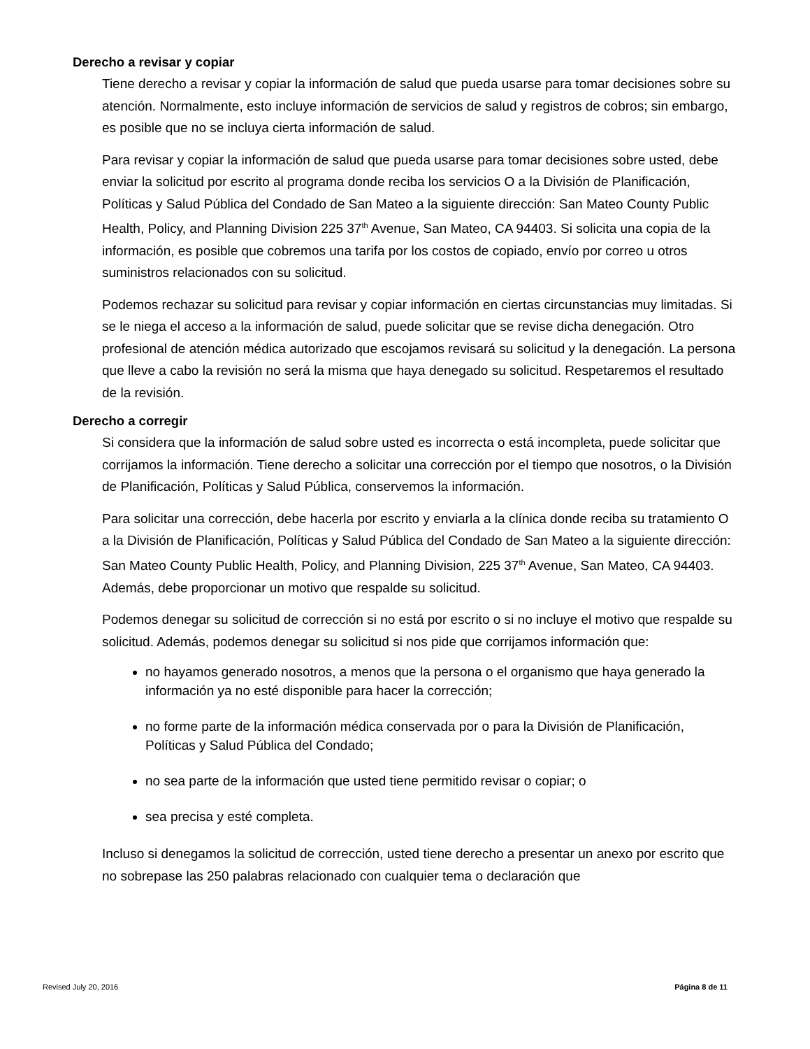Derecho a revisar y copiar
Tiene derecho a revisar y copiar la información de salud que pueda usarse para tomar decisiones sobre su atención. Normalmente, esto incluye información de servicios de salud y registros de cobros; sin embargo, es posible que no se incluya cierta información de salud.
Para revisar y copiar la información de salud que pueda usarse para tomar decisiones sobre usted, debe enviar la solicitud por escrito al programa donde reciba los servicios O a la División de Planificación, Políticas y Salud Pública del Condado de San Mateo a la siguiente dirección: San Mateo County Public Health, Policy, and Planning Division 225 37<sup>th</sup> Avenue, San Mateo, CA 94403. Si solicita una copia de la información, es posible que cobremos una tarifa por los costos de copiado, envío por correo u otros suministros relacionados con su solicitud.
Podemos rechazar su solicitud para revisar y copiar información en ciertas circunstancias muy limitadas. Si se le niega el acceso a la información de salud, puede solicitar que se revise dicha denegación. Otro profesional de atención médica autorizado que escojamos revisará su solicitud y la denegación. La persona que lleve a cabo la revisión no será la misma que haya denegado su solicitud. Respetaremos el resultado de la revisión.
Derecho a corregir
Si considera que la información de salud sobre usted es incorrecta o está incompleta, puede solicitar que corrijamos la información. Tiene derecho a solicitar una corrección por el tiempo que nosotros, o la División de Planificación, Políticas y Salud Pública, conservemos la información.
Para solicitar una corrección, debe hacerla por escrito y enviarla a la clínica donde reciba su tratamiento O a la División de Planificación, Políticas y Salud Pública del Condado de San Mateo a la siguiente dirección: San Mateo County Public Health, Policy, and Planning Division, 225 37<sup>th</sup> Avenue, San Mateo, CA 94403. Además, debe proporcionar un motivo que respalde su solicitud.
Podemos denegar su solicitud de corrección si no está por escrito o si no incluye el motivo que respalde su solicitud. Además, podemos denegar su solicitud si nos pide que corrijamos información que:
no hayamos generado nosotros, a menos que la persona o el organismo que haya generado la información ya no esté disponible para hacer la corrección;
no forme parte de la información médica conservada por o para la División de Planificación, Políticas y Salud Pública del Condado;
no sea parte de la información que usted tiene permitido revisar o copiar; o
sea precisa y esté completa.
Incluso si denegamos la solicitud de corrección, usted tiene derecho a presentar un anexo por escrito que no sobrepase las 250 palabras relacionado con cualquier tema o declaración que
Revised July 20, 2016 Página 8 de 11